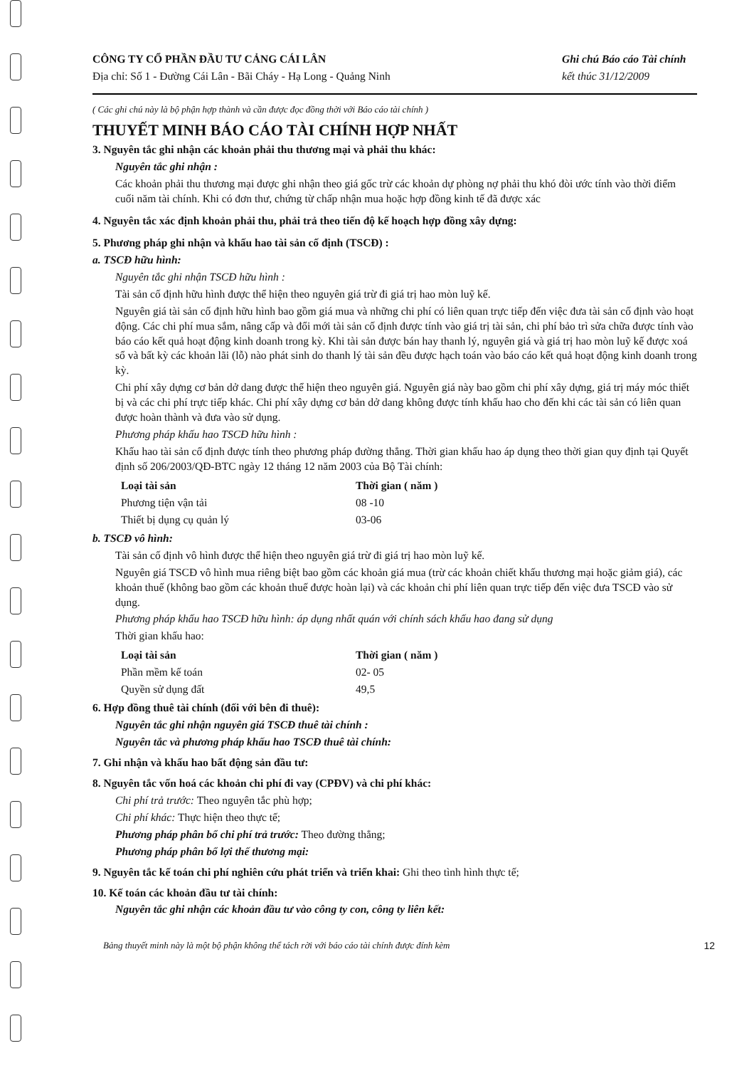CÔNG TY CỔ PHẦN ĐẦU TƯ CẢNG CÁI LÂN
Địa chỉ: Số 1 - Đường Cái Lân - Bãi Cháy - Hạ Long - Quảng Ninh
Ghi chú Báo cáo Tài chính
kết thúc 31/12/2009
( Các ghi chú này là bộ phận hợp thành và cần được đọc đồng thời với Báo cáo tài chính )
THUYẾT MINH BÁO CÁO TÀI CHÍNH HỢP NHẤT
3. Nguyên tắc ghi nhận các khoản phải thu thương mại và phải thu khác:
Nguyên tắc ghi nhận :
Các khoản phải thu thương mại được ghi nhận theo giá gốc trừ các khoản dự phòng nợ phải thu khó đòi ước tính vào thời điểm cuối năm tài chính. Khi có đơn thư, chứng từ chấp nhận mua hoặc hợp đồng kinh tế đã được xác
4. Nguyên tắc xác định khoản phải thu, phải trả theo tiến độ kế hoạch hợp đồng xây dựng:
5. Phương pháp ghi nhận và khấu hao tài sản cố định (TSCĐ) :
a. TSCĐ hữu hình:
Nguyên tắc ghi nhận TSCĐ hữu hình :
Tài sản cố định hữu hình được thể hiện theo nguyên giá trừ đi giá trị hao mòn luỹ kế.
Nguyên giá tài sản cố định hữu hình bao gồm giá mua và những chi phí có liên quan trực tiếp đến việc đưa tài sản cố định vào hoạt động. Các chi phí mua sắm, nâng cấp và đổi mới tài sản cố định được tính vào giá trị tài sản, chi phí bảo trì sửa chữa được tính vào báo cáo kết quả hoạt động kinh doanh trong kỳ. Khi tài sản được bán hay thanh lý, nguyên giá và giá trị hao mòn luỹ kế được xoá sổ và bất kỳ các khoản lãi (lỗ) nào phát sinh do thanh lý tài sản đều được hạch toán vào báo cáo kết quả hoạt động kinh doanh trong kỳ.
Chi phí xây dựng cơ bản dở dang được thể hiện theo nguyên giá. Nguyên giá này bao gồm chi phí xây dựng, giá trị máy móc thiết bị và các chi phí trực tiếp khác. Chi phí xây dựng cơ bản dở dang không được tính khấu hao cho đến khi các tài sản có liên quan được hoàn thành và đưa vào sử dụng.
Phương pháp khấu hao TSCĐ hữu hình :
Khấu hao tài sản cố định được tính theo phương pháp đường thẳng. Thời gian khấu hao áp dụng theo thời gian quy định tại Quyết định số 206/2003/QĐ-BTC ngày 12 tháng 12 năm 2003 của Bộ Tài chính:
| Loại tài sản | Thời gian ( năm ) |
| --- | --- |
| Phương tiện vận tải | 08 -10 |
| Thiết bị dụng cụ quản lý | 03-06 |
b. TSCĐ vô hình:
Tài sản cố định vô hình được thể hiện theo nguyên giá trừ đi giá trị hao mòn luỹ kế.
Nguyên giá TSCĐ vô hình mua riêng biệt bao gồm các khoản giá mua (trừ các khoản chiết khấu thương mại hoặc giảm giá), các khoản thuế (không bao gồm các khoản thuế được hoàn lại) và các khoản chi phí liên quan trực tiếp đến việc đưa TSCĐ vào sử dụng.
Phương pháp khấu hao TSCĐ hữu hình: áp dụng nhất quán với chính sách khấu hao đang sử dụng
Thời gian khấu hao:
| Loại tài sản | Thời gian ( năm ) |
| --- | --- |
| Phần mềm kế toán | 02- 05 |
| Quyền sử dụng đất | 49,5 |
6. Hợp đồng thuê tài chính (đối với bên đi thuê):
Nguyên tắc ghi nhận nguyên giá TSCĐ thuê tài chính :
Nguyên tắc và phương pháp khấu hao TSCĐ thuê tài chính:
7. Ghi nhận và khấu hao bất động sản đầu tư:
8. Nguyên tắc vốn hoá các khoản chi phí đi vay (CPĐV) và chi phí khác:
Chi phí trả trước: Theo nguyên tắc phù hợp;
Chi phí khác: Thực hiện theo thực tế;
Phương pháp phân bổ chi phí trả trước: Theo đường thẳng;
Phương pháp phân bổ lợi thế thương mại:
9. Nguyên tắc kế toán chi phí nghiên cứu phát triển và triển khai: Ghi theo tình hình thực tế;
10. Kế toán các khoản đầu tư tài chính:
Nguyên tắc ghi nhận các khoản đầu tư vào công ty con, công ty liên kết:
Bảng thuyết minh này là một bộ phận không thể tách rời với báo cáo tài chính được đính kèm 12